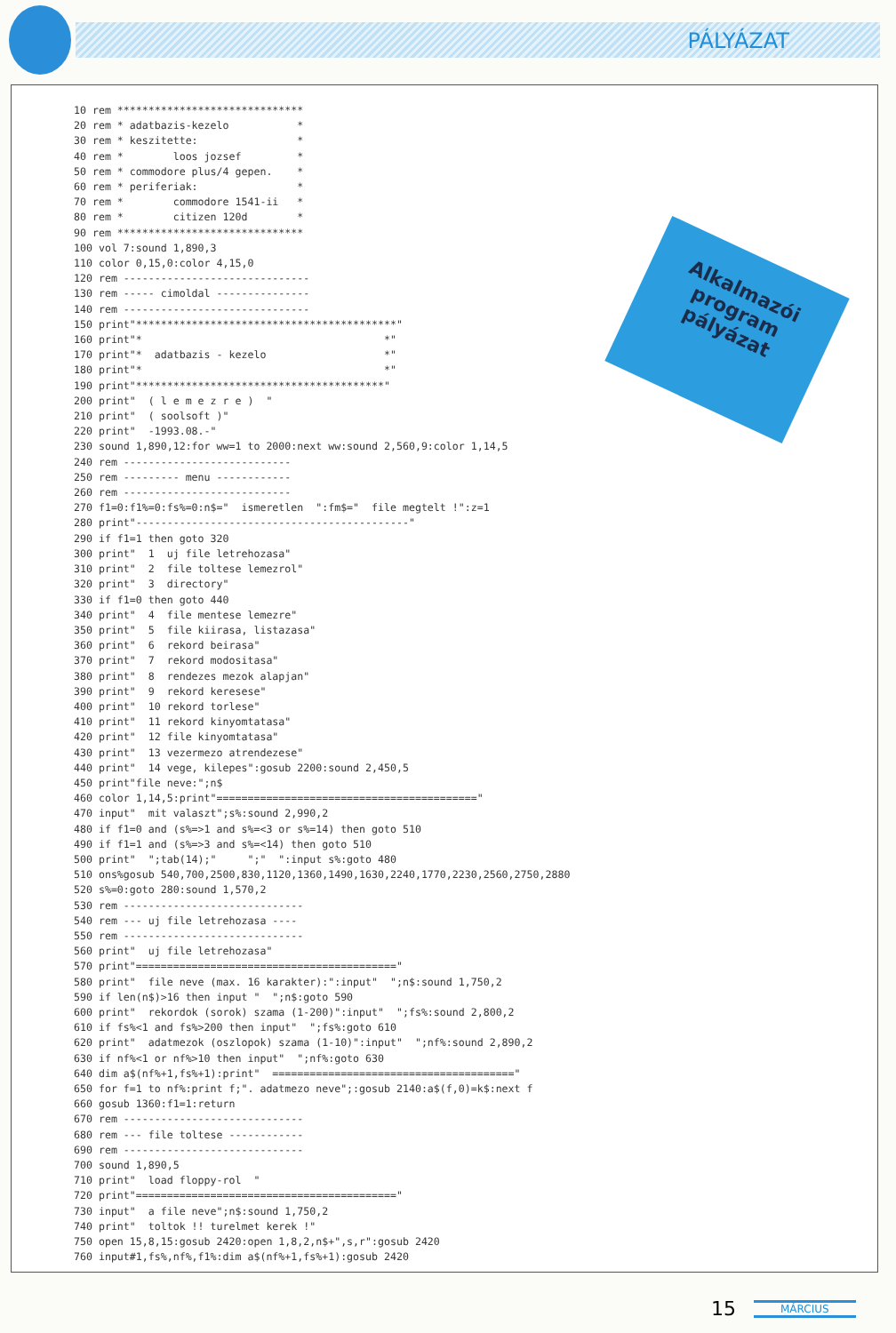PÁLYÁZAT
10 rem ******************************
20 rem * adatbazis-kezelo           *
30 rem * keszitette:                *
40 rem *        loos jozsef         *
50 rem * commodore plus/4 gepen.    *
60 rem * periferiak:                *
70 rem *        commodore 1541-ii   *
80 rem *        citizen 120d        *
90 rem ******************************
100 vol 7:sound 1,890,3
110 color 0,15,0:color 4,15,0
120 rem ------------------------------
130 rem ----- cimoldal ---------------
140 rem ------------------------------
150 print"******************************************"
160 print"*                                       *"
170 print"*  adatbazis - kezelo                   *"
180 print"*                                       *"
190 print"****************************************"
200 print"  ( l e m e z r e )  "
210 print"  ( soolsoft )"
220 print"  -1993.08.-"
230 sound 1,890,12:for ww=1 to 2000:next ww:sound 2,560,9:color 1,14,5
240 rem ---------------------------
250 rem --------- menu ------------
260 rem ---------------------------
270 f1=0:f1%=0:fs%=0:n$="  ismeretlen  ":fm$="  file megtelt !":z=1
280 print"--------------------------------------------"
290 if f1=1 then goto 320
300 print"  1  uj file letrehozasa"
310 print"  2  file toltese lemezrol"
320 print"  3  directory"
330 if f1=0 then goto 440
340 print"  4  file mentese lemezre"
350 print"  5  file kiirasa, listazasa"
360 print"  6  rekord beirasa"
370 print"  7  rekord modositasa"
380 print"  8  rendezes mezok alapjan"
390 print"  9  rekord keresese"
400 print"  10 rekord torlese"
410 print"  11 rekord kinyomtatasa"
420 print"  12 file kinyomtatasa"
430 print"  13 vezermezo atrendezese"
440 print"  14 vege, kilepes":gosub 2200:sound 2,450,5
450 print"file neve:";n$
460 color 1,14,5:print"=========================================="
470 input"  mit valaszt";s%:sound 2,990,2
480 if f1=0 and (s%=>1 and s%=<3 or s%=14) then goto 510
490 if f1=1 and (s%=>3 and s%=<14) then goto 510
500 print"  ";tab(14);"     ";"  ":input s%:goto 480
510 ons%gosub 540,700,2500,830,1120,1360,1490,1630,2240,1770,2230,2560,2750,2880
520 s%=0:goto 280:sound 1,570,2
530 rem -----------------------------
540 rem --- uj file letrehozasa ----
550 rem -----------------------------
560 print"  uj file letrehozasa"
570 print"=========================================="
580 print"  file neve (max. 16 karakter):":input"  ";n$:sound 1,750,2
590 if len(n$)>16 then input "  ";n$:goto 590
600 print"  rekordok (sorok) szama (1-200)":input"  ";fs%:sound 2,800,2
610 if fs%<1 and fs%>200 then input"  ";fs%:goto 610
620 print"  adatmezok (oszlopok) szama (1-10)":input"  ";nf%:sound 2,890,2
630 if nf%<1 or nf%>10 then input"  ";nf%:goto 630
640 dim a$(nf%+1,fs%+1):print"  ======================================="
650 for f=1 to nf%:print f;". adatmezo neve";:gosub 2140:a$(f,0)=k$:next f
660 gosub 1360:f1=1:return
670 rem -----------------------------
680 rem --- file toltese ------------
690 rem -----------------------------
700 sound 1,890,5
710 print"  load floppy-rol  "
720 print"=========================================="
730 input"  a file neve";n$:sound 1,750,2
740 print"  toltok !! turelmet kerek !"
750 open 15,8,15:gosub 2420:open 1,8,2,n$+",s,r":gosub 2420
760 input#1,fs%,nf%,f1%:dim a$(nf%+1,fs%+1):gosub 2420
Alkalmazói
program
pályázat
15 MÁRCIUS